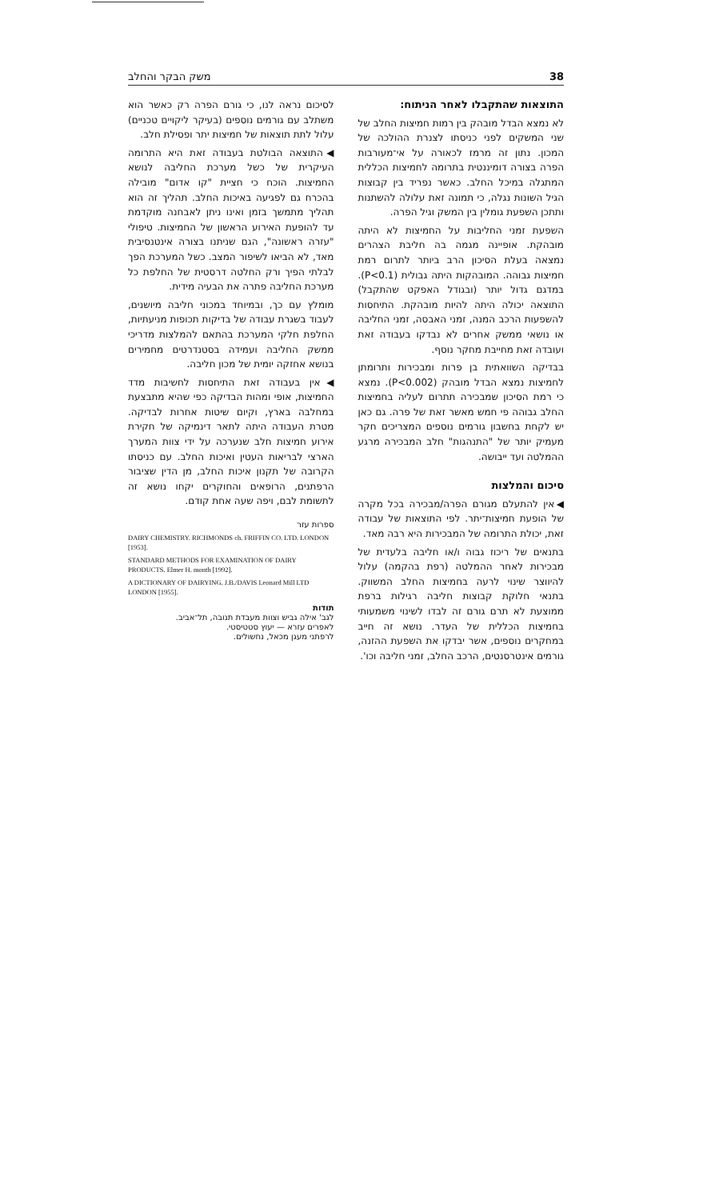משק הבקר והחלב 38
התוצאות שהתקבלו לאחר הניתוח:
לא נמצא הבדל מובהק בין רמות חמיצות החלב של שני המשקים לפני כניסתו לצנרת ההולכה של המכון. נתון זה מרמז לכאורה על אי־מעורבות הפרה בצורה דומיננטית בתרומה לחמיצות הכללית המתגלה במיכל החלב. כאשר נפריד בין קבוצות הגיל השונות נגלה, כי תמונה זאת עלולה להשתנות ותתכן השפעת גומלין בין המשק וגיל הפרה.
השפעת זמני החליבות על החמיצות לא היתה מובהקת. אופיינה מגמה בה חליבת הצהרים נמצאה בעלת הסיכון הרב ביותר לתרום רמת חמיצות גבוהה. המובהקות היתה גבולית (P<0.1). במדגם גדול יותר (ובגודל האפקט שהתקבל) התוצאה יכולה היתה להיות מובהקת. התיחסות להשפעות הרכב המנה, זמני האבסה, זמני החליבה או נושאי ממשק אחרים לא נבדקו בעבודה זאת ועובדה זאת מחייבת מחקר נוסף.
בבדיקה השוואתית בן פרות ומבכירות ותרומתן לחמיצות נמצא הבדל מובהק (P<0.002). נמצא כי רמת הסיכון שמבכירה תתרום לעליה בחמיצות החלב גבוהה פי חמש מאשר זאת של פרה. גם כאן יש לקחת בחשבון גורמים נוספים המצריכים חקר מעמיק יותר של "התנהגות" חלב המבכירה מרגע ההמלטה ועד ייבושה.
סיכום והמלצות
◀אין להתעלם מגורם הפרה/מבכירה בכל מקרה של הופעת חמיצות־יתר. לפי התוצאות של עבודה זאת, יכולת התרומה של המבכירות היא רבה מאד.
בתנאים של ריכוז גבוה ו/או חליבה בלעדית של מבכירות לאחר ההמלטה (רפת בהקמה) עלול להיווצר שינוי לרעה בחמיצות החלב המשווק. בתנאי חלוקת קבוצות חליבה רגילות ברפת ממוצעת לא תרם גורם זה לבדו לשינוי משמעותי בחמיצות הכללית של העדר. נושא זה חייב במחקרים נוספים, אשר יבדקו את השפעת ההזנה, גורמים אינטרסנטים, הרכב החלב, זמני חליבה וכו'.
לסיכום נראה לנו, כי גורם הפרה רק כאשר הוא משתלב עם גורמים נוספים (בעיקר ליקויים טכניים) עלול לתת תוצאות של חמיצות יתר ופסילת חלב.
◀התוצאה הבולטת בעבודה זאת היא התרומה העיקרית של כשל מערכת החליבה לנושא החמיצות. הוכח כי חציית "קו אדום" מובילה בהכרח גם לפגיעה באיכות החלב. תהליך זה הוא תהליך מתמשך בזמן ואינו ניתן לאבחנה מוקדמת עד להופעת האירוע הראשון של החמיצות. טיפולי "עזרה ראשונה", הגם שניתנו בצורה אינטנסיבית מאד, לא הביאו לשיפור המצב. כשל המערכת הפך לבלתי הפיך ורק החלטה דרסטית של החלפת כל מערכת החליבה פתרה את הבעיה מידית.
מומלץ עם כך, ובמיוחד במכוני חליבה מיושנים, לעבוד בשגרת עבודה של בדיקות תכופות מניעתיות, החלפת חלקי המערכת בהתאם להמלצות מדריכי ממשק החליבה ועמידה בסטנדרטים מחמירים בנושא אחזקה יומית של מכון חליבה.
◀אין בעבודה זאת התיחסות לחשיבות מדד החמיצות, אופי ומהות הבדיקה כפי שהיא מתבצעת במחלבה בארץ, וקיום שיטות אחרות לבדיקה. מטרת העבודה היתה לתאר דינמיקה של חקירת אירוע חמיצות חלב שנערכה על ידי צוות המערך הארצי לבריאות העטין ואיכות החלב. עם כניסתו הקרובה של תקנון איכות החלב, מן הדין שציבור הרפתנים, הרופאים והחוקרים יקחו נושא זה לתשומת לבם, ויפה שעה אחת קודם.
ספרות עזר
DAIRY CHEMISTRY. RICHMONDS ch. FRIFFIN CO. LTD. LONDON [1953].
STANDARD METHODS FOR EXAMINATION OF DAIRY PRODUCTS. Elmer H. month [1992].
A DICTIONARY OF DAIRYING. J.B./DAVIS Leonard Mill LTD LONDON [1955].
תודות
לגב' אילה גביש וצוות מעבדת תנובה, תל־אביב.
לאפרים עזרא — יעוץ סטטיסטי.
לרפתני מעגן מכאל, נחשולים.